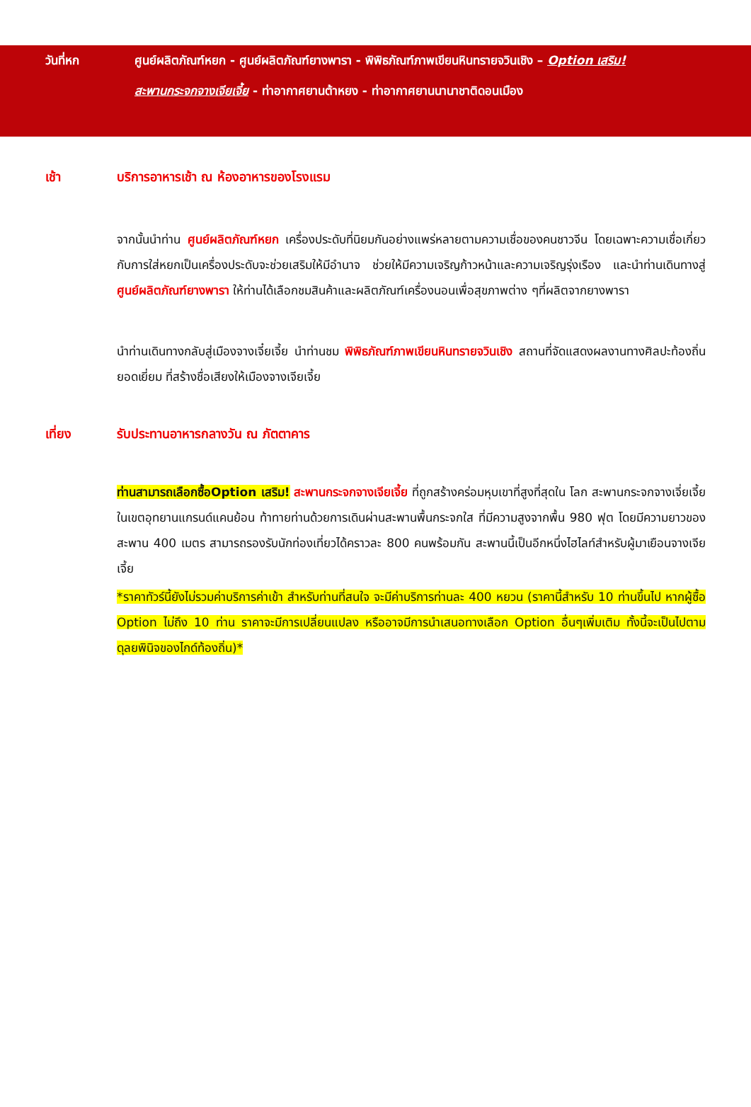วันที่หก ศูนย์ผลิตภัณฑ์หยก - ศูนย์ผลิตภัณฑ์ยางพารา - พิพิธภัณฑ์ภาพเขียนหินทรายจวินเชิง – Option เสริม!
สะพานกระจกจางเจียเจี้ย - ท่าอากาศยานต้าหยง - ท่าอากาศยานนานาชาติดอนเมือง
เช้า บริการอาหารเช้า ณ ห้องอาหารของโรงแรม
จากนั้นนำท่าน ศูนย์ผลิตภัณฑ์หยก เครื่องประดับที่นิยมกันอย่างแพร่หลายตามความเชื่อของคนชาวจีน โดยเฉพาะความเชื่อเกี่ยวกับการใส่หยกเป็นเครื่องประดับจะช่วยเสริมให้มีอำนาจ ช่วยให้มีความเจริญก้าวหน้าและความเจริญรุ่งเรือง และนำท่านเดินทางสู่ ศูนย์ผลิตภัณฑ์ยางพารา ให้ท่านได้เลือกชมสินค้าและผลิตภัณฑ์เครื่องนอนเพื่อสุขภาพต่าง ๆที่ผลิตจากยางพารา
นำท่านเดินทางกลับสู่เมืองจางเจี๋ยเจี้ย นำท่านชม พิพิธภัณฑ์ภาพเขียนหินทรายจวินเชิง สถานที่จัดแสดงผลงานทางศิลปะท้องถิ่นยอดเยี่ยม ที่สร้างชื่อเสียงให้เมืองจางเจียเจี้ย
เที่ยง รับประทานอาหารกลางวัน ณ ภัตตาคาร
ท่านสามารถเลือกซื้อOption เสริม! สะพานกระจกจางเจียเจี้ย ที่ถูกสร้างคร่อมหุบเขาที่สูงที่สุดใน โลก สะพานกระจกจางเจี่ยเจี้ย ในเขตอุทยานแกรนด์แคนย้อน ท้าทายท่านด้วยการเดินผ่านสะพานพื้นกระจกใส ที่มีความสูงจากพื้น 980 ฟุต โดยมีความยาวของสะพาน 400 เมตร สามารถรองรับนักท่องเที่ยวได้คราวละ 800 คนพร้อมกัน สะพานนี้เป็นอีกหนึ่งไฮไลท์สำหรับผู้มาเยือนจางเจียเจี้ย
*ราคาทัวร์นี้ยังไม่รวมค่าบริการค่าเข้า สำหรับท่านที่สนใจ จะมีค่าบริการท่านละ 400 หยวน (ราคานี้สำหรับ 10 ท่านขึ้นไป หากผู้ซื้อ Option ไม่ถึง 10 ท่าน ราคาจะมีการเปลี่ยนแปลง หรืออาจมีการนำเสนอทางเลือก Option อื่นๆเพิ่มเติม ทั้งนี้จะเป็นไปตามดุลยพินิจของไกด์ท้องถิ่น)*